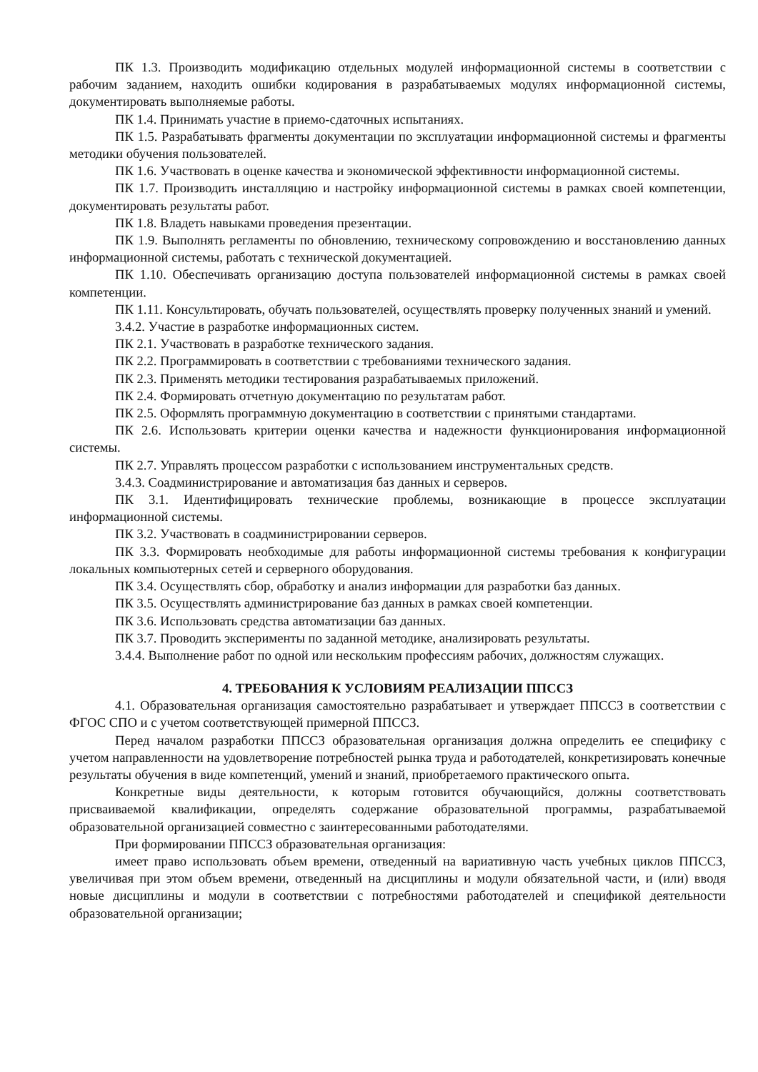ПК 1.3. Производить модификацию отдельных модулей информационной системы в соответствии с рабочим заданием, находить ошибки кодирования в разрабатываемых модулях информационной системы, документировать выполняемые работы.
ПК 1.4. Принимать участие в приемо-сдаточных испытаниях.
ПК 1.5. Разрабатывать фрагменты документации по эксплуатации информационной системы и фрагменты методики обучения пользователей.
ПК 1.6. Участвовать в оценке качества и экономической эффективности информационной системы.
ПК 1.7. Производить инсталляцию и настройку информационной системы в рамках своей компетенции, документировать результаты работ.
ПК 1.8. Владеть навыками проведения презентации.
ПК 1.9. Выполнять регламенты по обновлению, техническому сопровождению и восстановлению данных информационной системы, работать с технической документацией.
ПК 1.10. Обеспечивать организацию доступа пользователей информационной системы в рамках своей компетенции.
ПК 1.11. Консультировать, обучать пользователей, осуществлять проверку полученных знаний и умений.
3.4.2. Участие в разработке информационных систем.
ПК 2.1. Участвовать в разработке технического задания.
ПК 2.2. Программировать в соответствии с требованиями технического задания.
ПК 2.3. Применять методики тестирования разрабатываемых приложений.
ПК 2.4. Формировать отчетную документацию по результатам работ.
ПК 2.5. Оформлять программную документацию в соответствии с принятыми стандартами.
ПК 2.6. Использовать критерии оценки качества и надежности функционирования информационной системы.
ПК 2.7. Управлять процессом разработки с использованием инструментальных средств.
3.4.3. Соадминистрирование и автоматизация баз данных и серверов.
ПК 3.1. Идентифицировать технические проблемы, возникающие в процессе эксплуатации информационной системы.
ПК 3.2. Участвовать в соадминистрировании серверов.
ПК 3.3. Формировать необходимые для работы информационной системы требования к конфигурации локальных компьютерных сетей и серверного оборудования.
ПК 3.4. Осуществлять сбор, обработку и анализ информации для разработки баз данных.
ПК 3.5. Осуществлять администрирование баз данных в рамках своей компетенции.
ПК 3.6. Использовать средства автоматизации баз данных.
ПК 3.7. Проводить эксперименты по заданной методике, анализировать результаты.
3.4.4. Выполнение работ по одной или нескольким профессиям рабочих, должностям служащих.
4. ТРЕБОВАНИЯ К УСЛОВИЯМ РЕАЛИЗАЦИИ ППССЗ
4.1. Образовательная организация самостоятельно разрабатывает и утверждает ППССЗ в соответствии с ФГОС СПО и с учетом соответствующей примерной ППССЗ.
Перед началом разработки ППССЗ образовательная организация должна определить ее специфику с учетом направленности на удовлетворение потребностей рынка труда и работодателей, конкретизировать конечные результаты обучения в виде компетенций, умений и знаний, приобретаемого практического опыта.
Конкретные виды деятельности, к которым готовится обучающийся, должны соответствовать присваиваемой квалификации, определять содержание образовательной программы, разрабатываемой образовательной организацией совместно с заинтересованными работодателями.
При формировании ППССЗ образовательная организация:
имеет право использовать объем времени, отведенный на вариативную часть учебных циклов ППССЗ, увеличивая при этом объем времени, отведенный на дисциплины и модули обязательной части, и (или) вводя новые дисциплины и модули в соответствии с потребностями работодателей и спецификой деятельности образовательной организации;